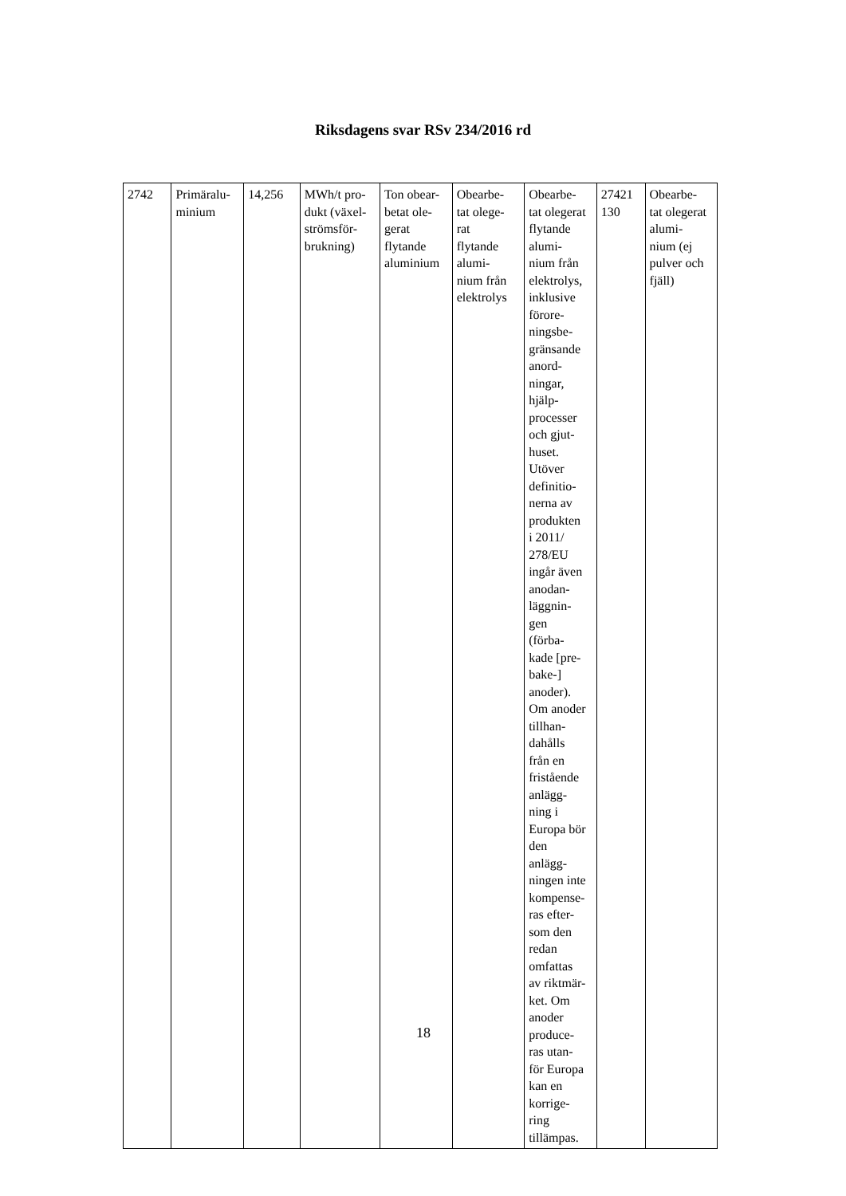Riksdagens svar RSv 234/2016 rd
| 2742 | Primäralu- minium | 14,256 | MWh/t pro- dukt (växel- strömsför- brukning) | Ton obear- betat ole- gerat flytande aluminium | Obearbe- tat olege- rat flytande alumi- nium från elektrolys | Obearbe- tat olegerat flytande alumi- nium från elektrolys, inklusive förore- ningsbe- gränsande anord- ningar, hjälp- processer och gjut- huset. Utöver definitio- nerna av produkten i 2011/ 278/EU ingår även anodan- läggnin- gen (förba- kade [pre- bake-] anoder). Om anoder tillhan- dahålls från en fristående anlägg- ning i Europa bör den anlägg- ningen inte kompense- ras efter- som den redan omfattas av riktmär- ket. Om anoder produce- ras utan- för Europa kan en korrige- ring tillämpas. | 27421 130 | Obearbe- tat olegerat alumi- nium (ej pulver och fjäll) |
18